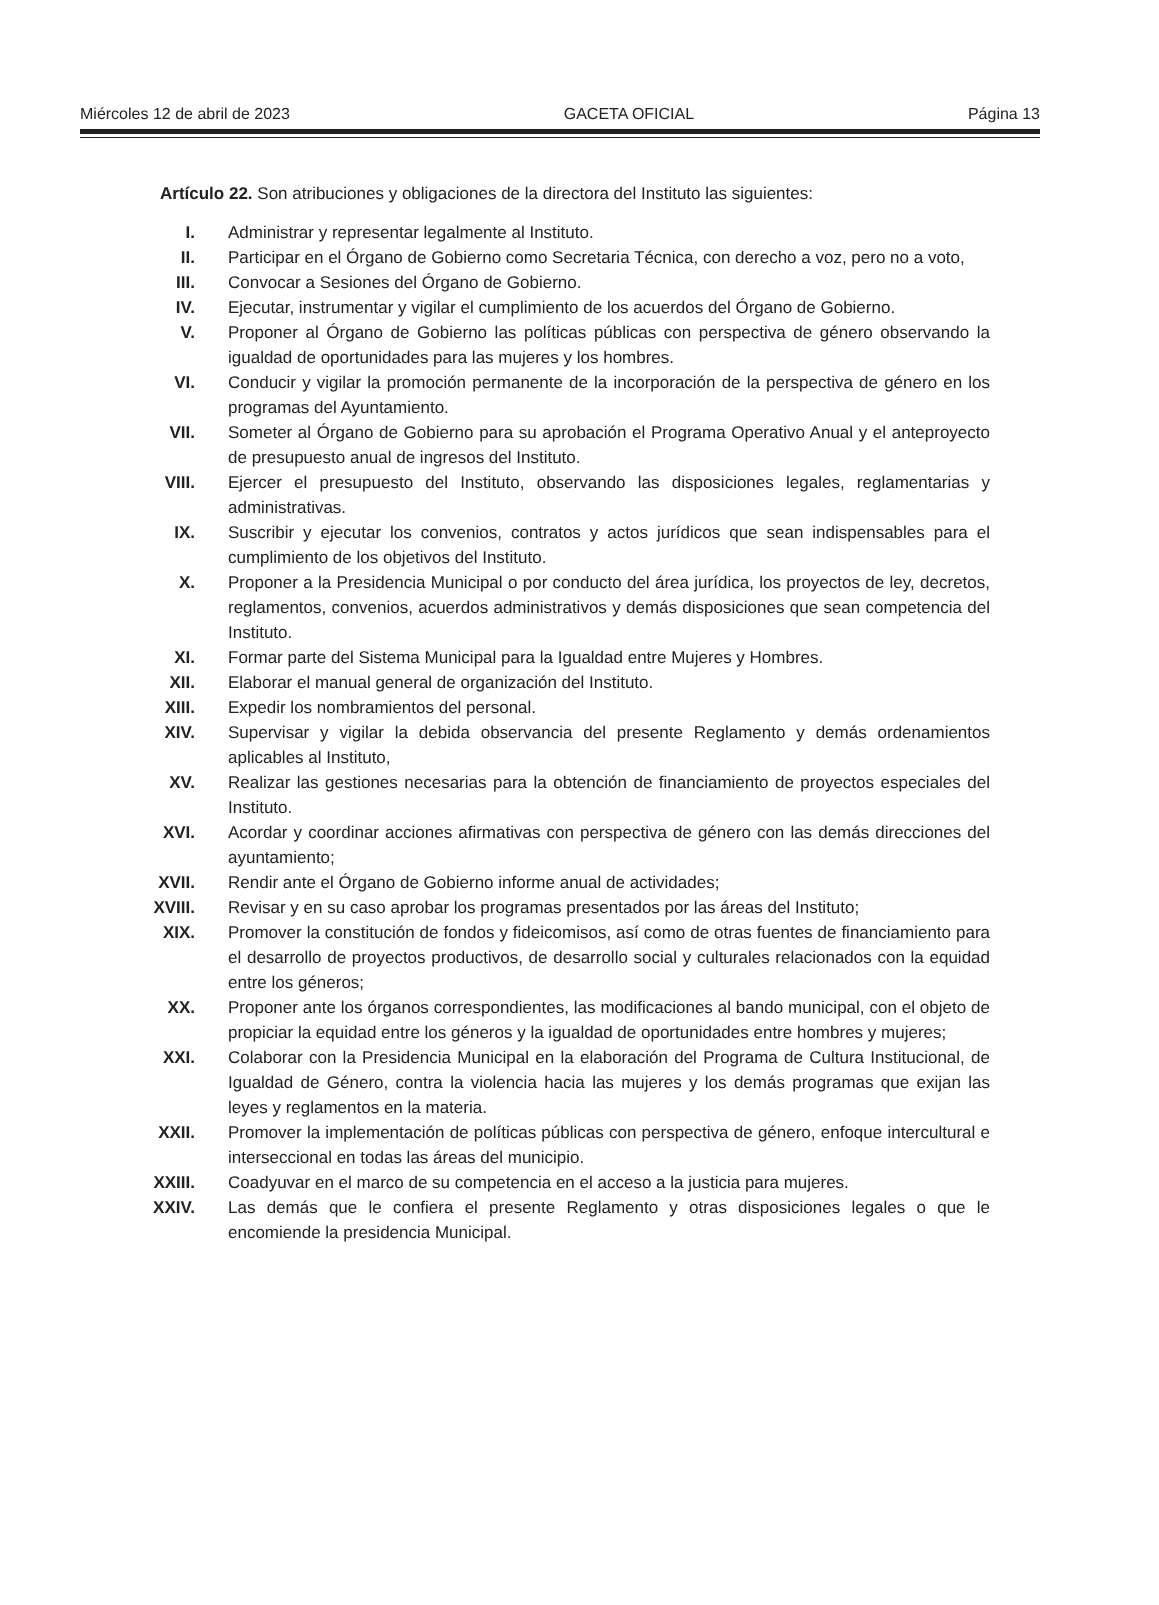Miércoles 12 de abril de 2023 GACETA OFICIAL Página 13
Artículo 22. Son atribuciones y obligaciones de la directora del Instituto las siguientes:
I. Administrar y representar legalmente al Instituto.
II. Participar en el Órgano de Gobierno como Secretaria Técnica, con derecho a voz, pero no a voto,
III. Convocar a Sesiones del Órgano de Gobierno.
IV. Ejecutar, instrumentar y vigilar el cumplimiento de los acuerdos del Órgano de Gobierno.
V. Proponer al Órgano de Gobierno las políticas públicas con perspectiva de género observando la igualdad de oportunidades para las mujeres y los hombres.
VI. Conducir y vigilar la promoción permanente de la incorporación de la perspectiva de género en los programas del Ayuntamiento.
VII. Someter al Órgano de Gobierno para su aprobación el Programa Operativo Anual y el anteproyecto de presupuesto anual de ingresos del Instituto.
VIII. Ejercer el presupuesto del Instituto, observando las disposiciones legales, reglamentarias y administrativas.
IX. Suscribir y ejecutar los convenios, contratos y actos jurídicos que sean indispensables para el cumplimiento de los objetivos del Instituto.
X. Proponer a la Presidencia Municipal o por conducto del área jurídica, los proyectos de ley, decretos, reglamentos, convenios, acuerdos administrativos y demás disposiciones que sean competencia del Instituto.
XI. Formar parte del Sistema Municipal para la Igualdad entre Mujeres y Hombres.
XII. Elaborar el manual general de organización del Instituto.
XIII. Expedir los nombramientos del personal.
XIV. Supervisar y vigilar la debida observancia del presente Reglamento y demás ordenamientos aplicables al Instituto,
XV. Realizar las gestiones necesarias para la obtención de financiamiento de proyectos especiales del Instituto.
XVI. Acordar y coordinar acciones afirmativas con perspectiva de género con las demás direcciones del ayuntamiento;
XVII. Rendir ante el Órgano de Gobierno informe anual de actividades;
XVIII. Revisar y en su caso aprobar los programas presentados por las áreas del Instituto;
XIX. Promover la constitución de fondos y fideicomisos, así como de otras fuentes de financiamiento para el desarrollo de proyectos productivos, de desarrollo social y culturales relacionados con la equidad entre los géneros;
XX. Proponer ante los órganos correspondientes, las modificaciones al bando municipal, con el objeto de propiciar la equidad entre los géneros y la igualdad de oportunidades entre hombres y mujeres;
XXI. Colaborar con la Presidencia Municipal en la elaboración del Programa de Cultura Institucional, de Igualdad de Género, contra la violencia hacia las mujeres y los demás programas que exijan las leyes y reglamentos en la materia.
XXII. Promover la implementación de políticas públicas con perspectiva de género, enfoque intercultural e interseccional en todas las áreas del municipio.
XXIII. Coadyuvar en el marco de su competencia en el acceso a la justicia para mujeres.
XXIV. Las demás que le confiera el presente Reglamento y otras disposiciones legales o que le encomiende la presidencia Municipal.